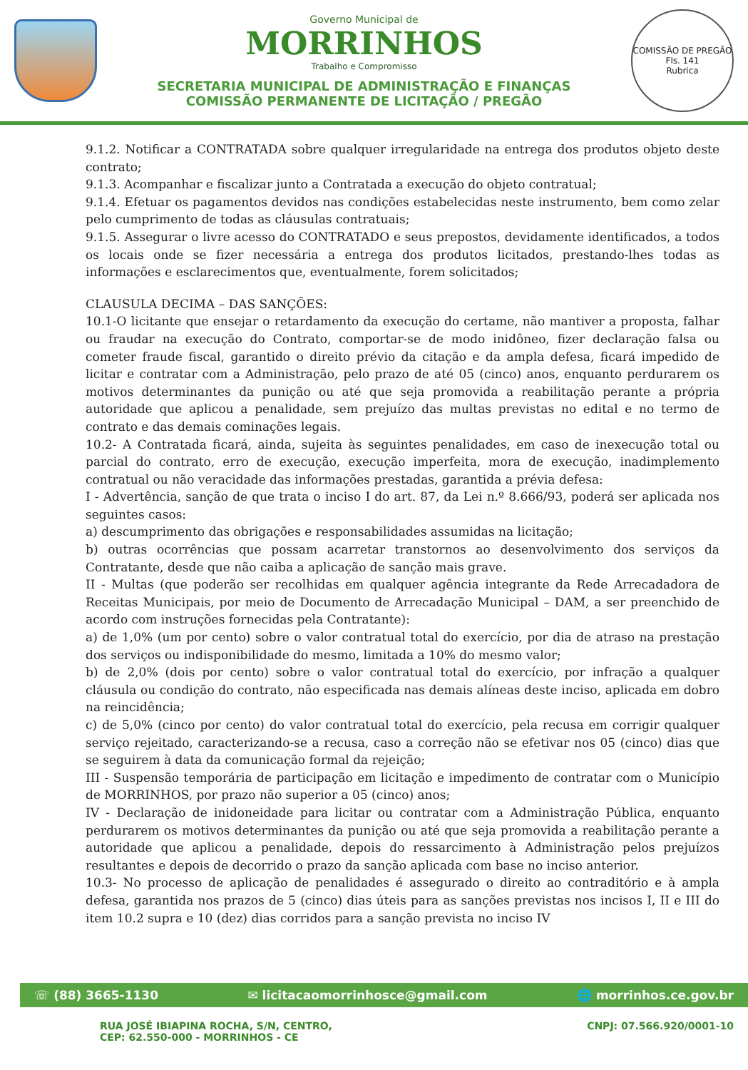Governo Municipal de
MORRINHOS
Trabalho e Compromisso
SECRETARIA MUNICIPAL DE ADMINISTRAÇÃO E FINANÇAS
COMISSÃO PERMANENTE DE LICITAÇÃO / PREGÃO
COMISSÃO DE PREGÃO
Fls. 141
Rubrica
9.1.2. Notificar a CONTRATADA sobre qualquer irregularidade na entrega dos produtos objeto deste contrato;
9.1.3. Acompanhar e fiscalizar junto a Contratada a execução do objeto contratual;
9.1.4. Efetuar os pagamentos devidos nas condições estabelecidas neste instrumento, bem como zelar pelo cumprimento de todas as cláusulas contratuais;
9.1.5. Assegurar o livre acesso do CONTRATADO e seus prepostos, devidamente identificados, a todos os locais onde se fizer necessária a entrega dos produtos licitados, prestando-lhes todas as informações e esclarecimentos que, eventualmente, forem solicitados;
CLAUSULA DECIMA – DAS SANÇÕES:
10.1-O licitante que ensejar o retardamento da execução do certame, não mantiver a proposta, falhar ou fraudar na execução do Contrato, comportar-se de modo inidôneo, fizer declaração falsa ou cometer fraude fiscal, garantido o direito prévio da citação e da ampla defesa, ficará impedido de licitar e contratar com a Administração, pelo prazo de até 05 (cinco) anos, enquanto perdurarem os motivos determinantes da punição ou até que seja promovida a reabilitação perante a própria autoridade que aplicou a penalidade, sem prejuízo das multas previstas no edital e no termo de contrato e das demais cominações legais.
10.2- A Contratada ficará, ainda, sujeita às seguintes penalidades, em caso de inexecução total ou parcial do contrato, erro de execução, execução imperfeita, mora de execução, inadimplemento contratual ou não veracidade das informações prestadas, garantida a prévia defesa:
I - Advertência, sanção de que trata o inciso I do art. 87, da Lei n.º 8.666/93, poderá ser aplicada nos seguintes casos:
a) descumprimento das obrigações e responsabilidades assumidas na licitação;
b) outras ocorrências que possam acarretar transtornos ao desenvolvimento dos serviços da Contratante, desde que não caiba a aplicação de sanção mais grave.
II - Multas (que poderão ser recolhidas em qualquer agência integrante da Rede Arrecadadora de Receitas Municipais, por meio de Documento de Arrecadação Municipal – DAM, a ser preenchido de acordo com instruções fornecidas pela Contratante):
a) de 1,0% (um por cento) sobre o valor contratual total do exercício, por dia de atraso na prestação dos serviços ou indisponibilidade do mesmo, limitada a 10% do mesmo valor;
b) de 2,0% (dois por cento) sobre o valor contratual total do exercício, por infração a qualquer cláusula ou condição do contrato, não especificada nas demais alíneas deste inciso, aplicada em dobro na reincidência;
c) de 5,0% (cinco por cento) do valor contratual total do exercício, pela recusa em corrigir qualquer serviço rejeitado, caracterizando-se a recusa, caso a correção não se efetivar nos 05 (cinco) dias que se seguirem à data da comunicação formal da rejeição;
III - Suspensão temporária de participação em licitação e impedimento de contratar com o Município de MORRINHOS, por prazo não superior a 05 (cinco) anos;
IV - Declaração de inidoneidade para licitar ou contratar com a Administração Pública, enquanto perdurarem os motivos determinantes da punição ou até que seja promovida a reabilitação perante a autoridade que aplicou a penalidade, depois do ressarcimento à Administração pelos prejuízos resultantes e depois de decorrido o prazo da sanção aplicada com base no inciso anterior.
10.3- No processo de aplicação de penalidades é assegurado o direito ao contraditório e à ampla defesa, garantida nos prazos de 5 (cinco) dias úteis para as sanções previstas nos incisos I, II e III do item 10.2 supra e 10 (dez) dias corridos para a sanção prevista no inciso IV
☏ (88) 3665-1130 ✉ licitacaomorrinhosce@gmail.com 🌐 morrinhos.ce.gov.br
RUA JOSÉ IBIAPINA ROCHA, S/N, CENTRO,
CEP: 62.550-000 - MORRINHOS - CE CNPJ: 07.566.920/0001-10